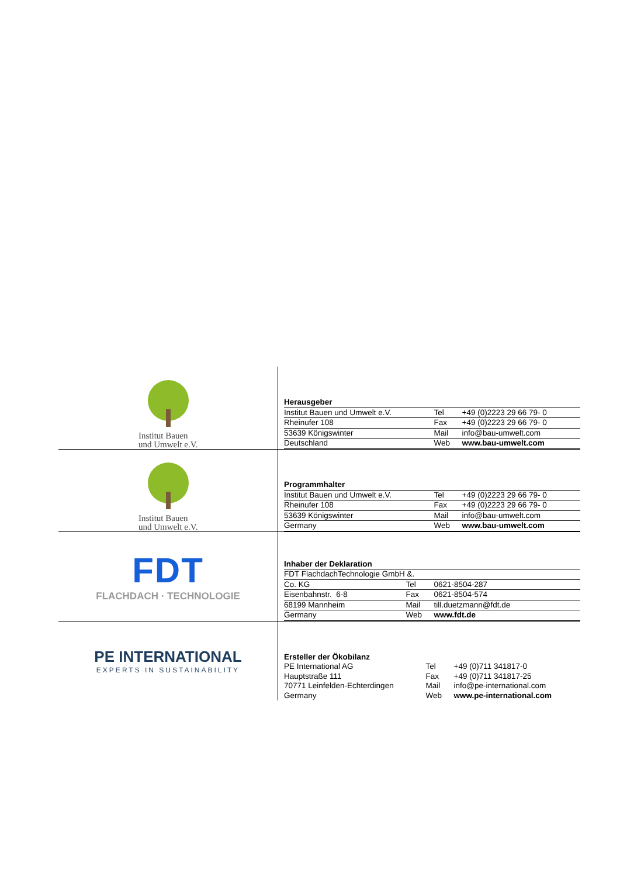| Institut Bauen und Umwelt e.V. | / Herausgeber / / / / Institut Bauen und Umwelt e.V. / Tel / +49 (0)2223 29 66 79- 0 / / Rheinufer 108 / Fax / +49 (0)2223 29 66 79- 0 / / 53639 Königswinter / Mail / info@bau-umwelt.com / / Deutschland / Web / www.bau-umwelt.com / |
| Institut Bauen und Umwelt e.V. | / Programmhalter / / / / Institut Bauen und Umwelt e.V. / Tel / +49 (0)2223 29 66 79- 0 / / Rheinufer 108 / Fax / +49 (0)2223 29 66 79- 0 / / 53639 Königswinter / Mail / info@bau-umwelt.com / / Germany / Web / www.bau-umwelt.com / |
| FDT FLACHDACH · TECHNOLOGIE | / Inhaber der Deklaration / / / / FDT FlachdachTechnologie GmbH &. / / / / Co. KG / Tel / 0621-8504-287 / / Eisenbahnstr. 6-8 / Fax / 0621-8504-574 / / 68199 Mannheim / Mail / till.duetzmann@fdt.de / / Germany / Web / www.fdt.de / |
| PE INTERNATIONAL EXPERTS IN SUSTAINABILITY | / Ersteller der Ökobilanz / / / / PE International AG / Tel / +49 (0)711 341817-0 / / Hauptstraße 111 / Fax / +49 (0)711 341817-25 / / 70771 Leinfelden-Echterdingen / Mail / info@pe-international.com / / Germany / Web / www.pe-international.com / |